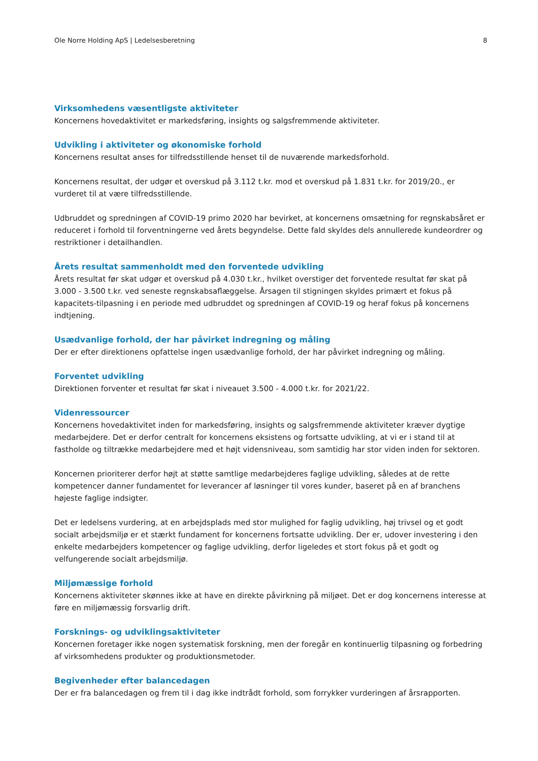Ole Norre Holding ApS | Ledelsesberetning 8
Virksomhedens væsentligste aktiviteter
Koncernens hovedaktivitet er markedsføring, insights og salgsfremmende aktiviteter.
Udvikling i aktiviteter og økonomiske forhold
Koncernens resultat anses for tilfredsstillende henset til de nuværende markedsforhold.
Koncernens resultat, der udgør et overskud på 3.112 t.kr. mod et overskud på 1.831 t.kr. for 2019/20., er vurderet til at være tilfredsstillende.
Udbruddet og spredningen af COVID-19 primo 2020 har bevirket, at koncernens omsætning for regnskabsåret er reduceret i forhold til forventningerne ved årets begyndelse. Dette fald skyldes dels annullerede kundeordrer og restriktioner i detailhandlen.
Årets resultat sammenholdt med den forventede udvikling
Årets resultat før skat udgør et overskud på 4.030 t.kr., hvilket overstiger det forventede resultat før skat på 3.000 - 3.500 t.kr. ved seneste regnskabsaflæggelse. Årsagen til stigningen skyldes primært et fokus på kapacitets-tilpasning i en periode med udbruddet og spredningen af COVID-19 og heraf fokus på koncernens indtjening.
Usædvanlige forhold, der har påvirket indregning og måling
Der er efter direktionens opfattelse ingen usædvanlige forhold, der har påvirket indregning og måling.
Forventet udvikling
Direktionen forventer et resultat før skat i niveauet 3.500 - 4.000 t.kr. for 2021/22.
Videnressourcer
Koncernens hovedaktivitet inden for markedsføring, insights og salgsfremmende aktiviteter kræver dygtige medarbejdere. Det er derfor centralt for koncernens eksistens og fortsatte udvikling, at vi er i stand til at fastholde og tiltrække medarbejdere med et højt vidensniveau, som samtidig har stor viden inden for sektoren.
Koncernen prioriterer derfor højt at støtte samtlige medarbejderes faglige udvikling, således at de rette kompetencer danner fundamentet for leverancer af løsninger til vores kunder, baseret på en af branchens højeste faglige indsigter.
Det er ledelsens vurdering, at en arbejdsplads med stor mulighed for faglig udvikling, høj trivsel og et godt socialt arbejdsmiljø er et stærkt fundament for koncernens fortsatte udvikling. Der er, udover investering i den enkelte medarbejders kompetencer og faglige udvikling, derfor ligeledes et stort fokus på et godt og velfungerende socialt arbejdsmiljø.
Miljømæssige forhold
Koncernens aktiviteter skønnes ikke at have en direkte påvirkning på miljøet. Det er dog koncernens interesse at føre en miljømæssig forsvarlig drift.
Forsknings- og udviklingsaktiviteter
Koncernen foretager ikke nogen systematisk forskning, men der foregår en kontinuerlig tilpasning og forbedring af virksomhedens produkter og produktionsmetoder.
Begivenheder efter balancedagen
Der er fra balancedagen og frem til i dag ikke indtrådt forhold, som forrykker vurderingen af årsrapporten.